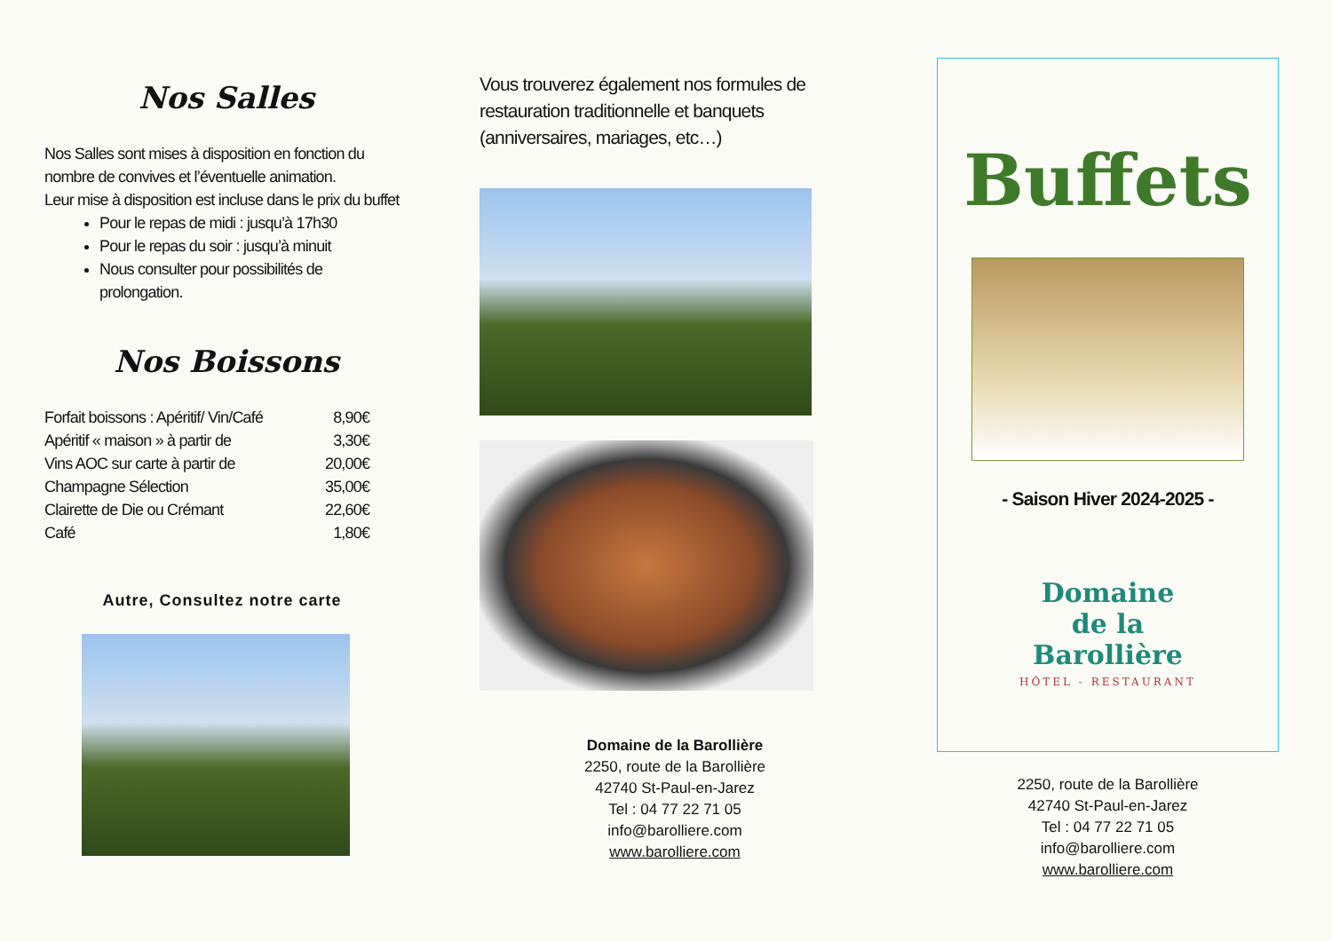Nos Salles
Nos Salles sont mises à disposition en fonction du nombre de convives et l’éventuelle animation.
Leur mise à disposition est incluse dans le prix du buffet
Pour le repas de midi : jusqu’à 17h30
Pour le repas du soir : jusqu’à minuit
Nous consulter pour possibilités de prolongation.
Nos Boissons
| Forfait boissons : Apéritif/ Vin/Café | 8,90€ |
| Apéritif « maison » à partir de | 3,30€ |
| Vins AOC sur carte à partir de | 20,00€ |
| Champagne Sélection | 35,00€ |
| Clairette de Die ou Crémant | 22,60€ |
| Café | 1,80€ |
Autre, Consultez notre carte
Vous trouverez également nos formules de restauration traditionnelle et banquets (anniversaires, mariages, etc…)
Domaine de la Barollière
2250, route de la Barollière
42740 St-Paul-en-Jarez
Tel : 04 77 22 71 05
info@barolliere.com
www.barolliere.com
Buffets
- Saison Hiver 2024-2025 -
Domaine
de la
Barollière
HÔTEL - RESTAURANT
2250, route de la Barollière
42740 St-Paul-en-Jarez
Tel : 04 77 22 71 05
info@barolliere.com
www.barolliere.com